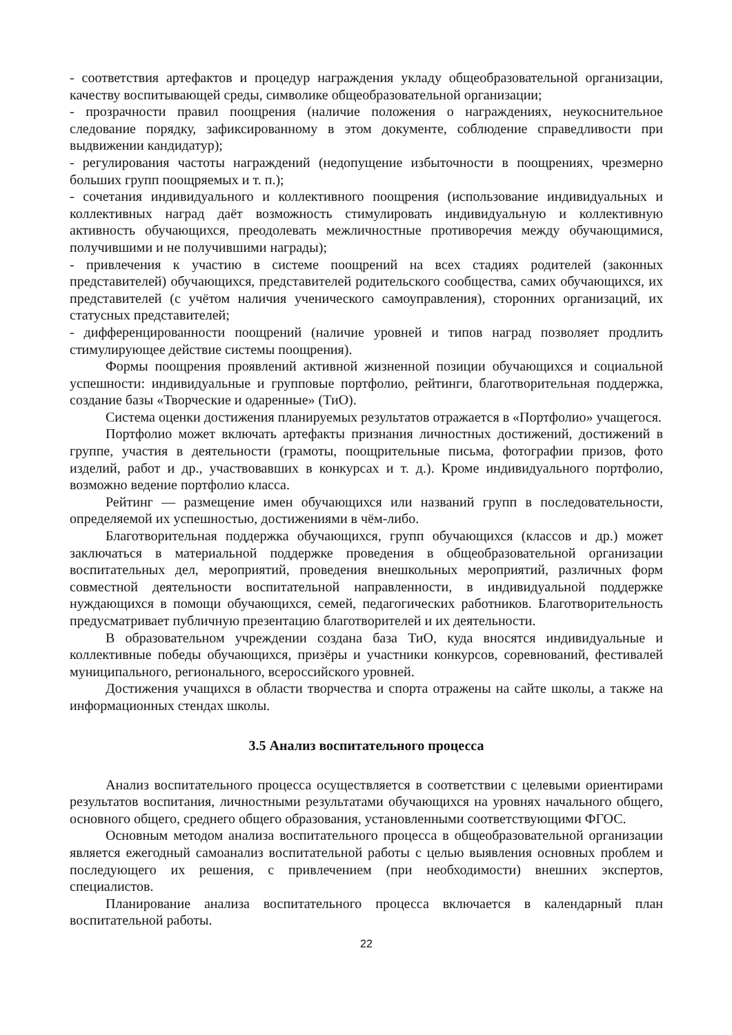- соответствия артефактов и процедур награждения укладу общеобразовательной организации, качеству воспитывающей среды, символике общеобразовательной организации;
- прозрачности правил поощрения (наличие положения о награждениях, неукоснительное следование порядку, зафиксированному в этом документе, соблюдение справедливости при выдвижении кандидатур);
- регулирования частоты награждений (недопущение избыточности в поощрениях, чрезмерно больших групп поощряемых и т. п.);
- сочетания индивидуального и коллективного поощрения (использование индивидуальных и коллективных наград даёт возможность стимулировать индивидуальную и коллективную активность обучающихся, преодолевать межличностные противоречия между обучающимися, получившими и не получившими награды);
- привлечения к участию в системе поощрений на всех стадиях родителей (законных представителей) обучающихся, представителей родительского сообщества, самих обучающихся, их представителей (с учётом наличия ученического самоуправления), сторонних организаций, их статусных представителей;
- дифференцированности поощрений (наличие уровней и типов наград позволяет продлить стимулирующее действие системы поощрения).
Формы поощрения проявлений активной жизненной позиции обучающихся и социальной успешности: индивидуальные и групповые портфолио, рейтинги, благотворительная поддержка, создание базы «Творческие и одаренные» (ТиО).
Система оценки достижения планируемых результатов отражается в «Портфолио» учащегося.
Портфолио может включать артефакты признания личностных достижений, достижений в группе, участия в деятельности (грамоты, поощрительные письма, фотографии призов, фото изделий, работ и др., участвовавших в конкурсах и т. д.). Кроме индивидуального портфолио, возможно ведение портфолио класса.
Рейтинг — размещение имен обучающихся или названий групп в последовательности, определяемой их успешностью, достижениями в чём-либо.
Благотворительная поддержка обучающихся, групп обучающихся (классов и др.) может заключаться в материальной поддержке проведения в общеобразовательной организации воспитательных дел, мероприятий, проведения внешкольных мероприятий, различных форм совместной деятельности воспитательной направленности, в индивидуальной поддержке нуждающихся в помощи обучающихся, семей, педагогических работников. Благотворительность предусматривает публичную презентацию благотворителей и их деятельности.
В образовательном учреждении создана база ТиО, куда вносятся индивидуальные и коллективные победы обучающихся, призёры и участники конкурсов, соревнований, фестивалей муниципального, регионального, всероссийского уровней.
Достижения учащихся в области творчества и спорта отражены на сайте школы, а также на информационных стендах школы.
3.5 Анализ воспитательного процесса
Анализ воспитательного процесса осуществляется в соответствии с целевыми ориентирами результатов воспитания, личностными результатами обучающихся на уровнях начального общего, основного общего, среднего общего образования, установленными соответствующими ФГОС.
Основным методом анализа воспитательного процесса в общеобразовательной организации является ежегодный самоанализ воспитательной работы с целью выявления основных проблем и последующего их решения, с привлечением (при необходимости) внешних экспертов, специалистов.
Планирование анализа воспитательного процесса включается в календарный план воспитательной работы.
22